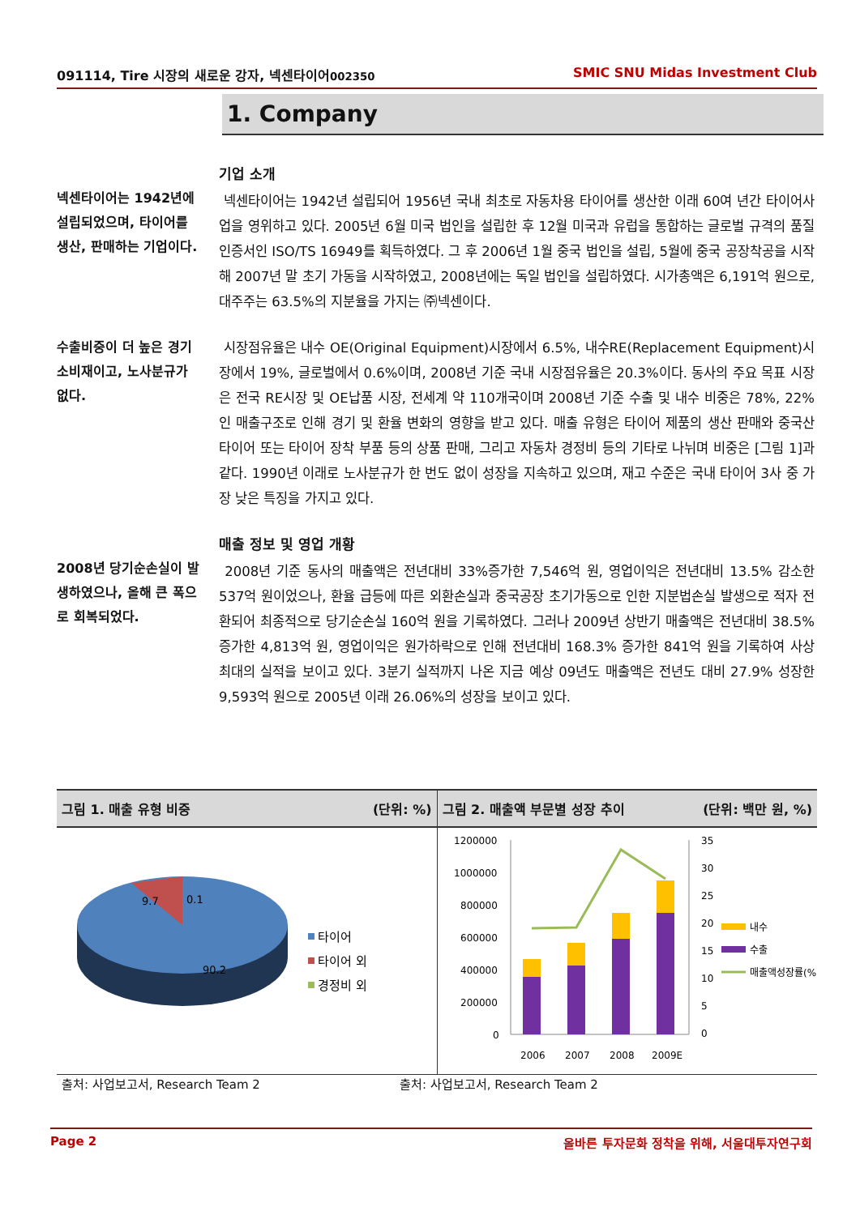091114, Tire 시장의 새로운 강자, 넥센타이어002350 SMIC SNU Midas Investment Club
1. Company
넥센타이어는 1942년에 설립되었으며, 타이어를 생산, 판매하는 기업이다.
기업 소개
넥센타이어는 1942년 설립되어 1956년 국내 최초로 자동차용 타이어를 생산한 이래 60여 년간 타이어사업을 영위하고 있다. 2005년 6월 미국 법인을 설립한 후 12월 미국과 유럽을 통합하는 글로벌 규격의 품질인증서인 ISO/TS 16949를 획득하였다. 그 후 2006년 1월 중국 법인을 설립, 5월에 중국 공장착공을 시작해 2007년 말 초기 가동을 시작하였고, 2008년에는 독일 법인을 설립하였다. 시가총액은 6,191억 원으로, 대주주는 63.5%의 지분율을 가지는 ㈜넥센이다.
수출비중이 더 높은 경기소비재이고, 노사분규가 없다.
시장점유율은 내수 OE(Original Equipment)시장에서 6.5%, 내수RE(Replacement Equipment)시장에서 19%, 글로벌에서 0.6%이며, 2008년 기준 국내 시장점유율은 20.3%이다. 동사의 주요 목표 시장은 전국 RE시장 및 OE납품 시장, 전세계 약 110개국이며 2008년 기준 수출 및 내수 비중은 78%, 22%인 매출구조로 인해 경기 및 환율 변화의 영향을 받고 있다. 매출 유형은 타이어 제품의 생산 판매와 중국산 타이어 또는 타이어 장착 부품 등의 상품 판매, 그리고 자동차 경정비 등의 기타로 나뉘며 비중은 [그림 1]과 같다. 1990년 이래로 노사분규가 한 번도 없이 성장을 지속하고 있으며, 재고 수준은 국내 타이어 3사 중 가장 낮은 특징을 가지고 있다.
2008년 당기순손실이 발생하였으나, 올해 큰 폭으로 회복되었다.
매출 정보 및 영업 개황
2008년 기준 동사의 매출액은 전년대비 33%증가한 7,546억 원, 영업이익은 전년대비 13.5% 감소한 537억 원이었으나, 환율 급등에 따른 외환손실과 중국공장 초기가동으로 인한 지분법손실 발생으로 적자 전환되어 최종적으로 당기순손실 160억 원을 기록하였다. 그러나 2009년 상반기 매출액은 전년대비 38.5% 증가한 4,813억 원, 영업이익은 원가하락으로 인해 전년대비 168.3% 증가한 841억 원을 기록하여 사상 최대의 실적을 보이고 있다. 3분기 실적까지 나온 지금 예상 09년도 매출액은 전년도 대비 27.9% 성장한 9,593억 원으로 2005년 이래 26.06%의 성장을 보이고 있다.
그림 1. 매출 유형 비중 (단위: %)
9.7
0.1
90.2
타이어
타이어 외
경정비 외
그림 2. 매출액 부문별 성장 추이 (단위: 백만 원, %)
1200000
1000000
800000
600000
400000
200000
0
35
30
25
20
15
10
5
0
2006
2007
2008
2009E
내수
수출
매출액성장률(%)
출처: 사업보고서, Research Team 2
출처: 사업보고서, Research Team 2
Page 2 올바른 투자문화 정착을 위해, 서울대투자연구회